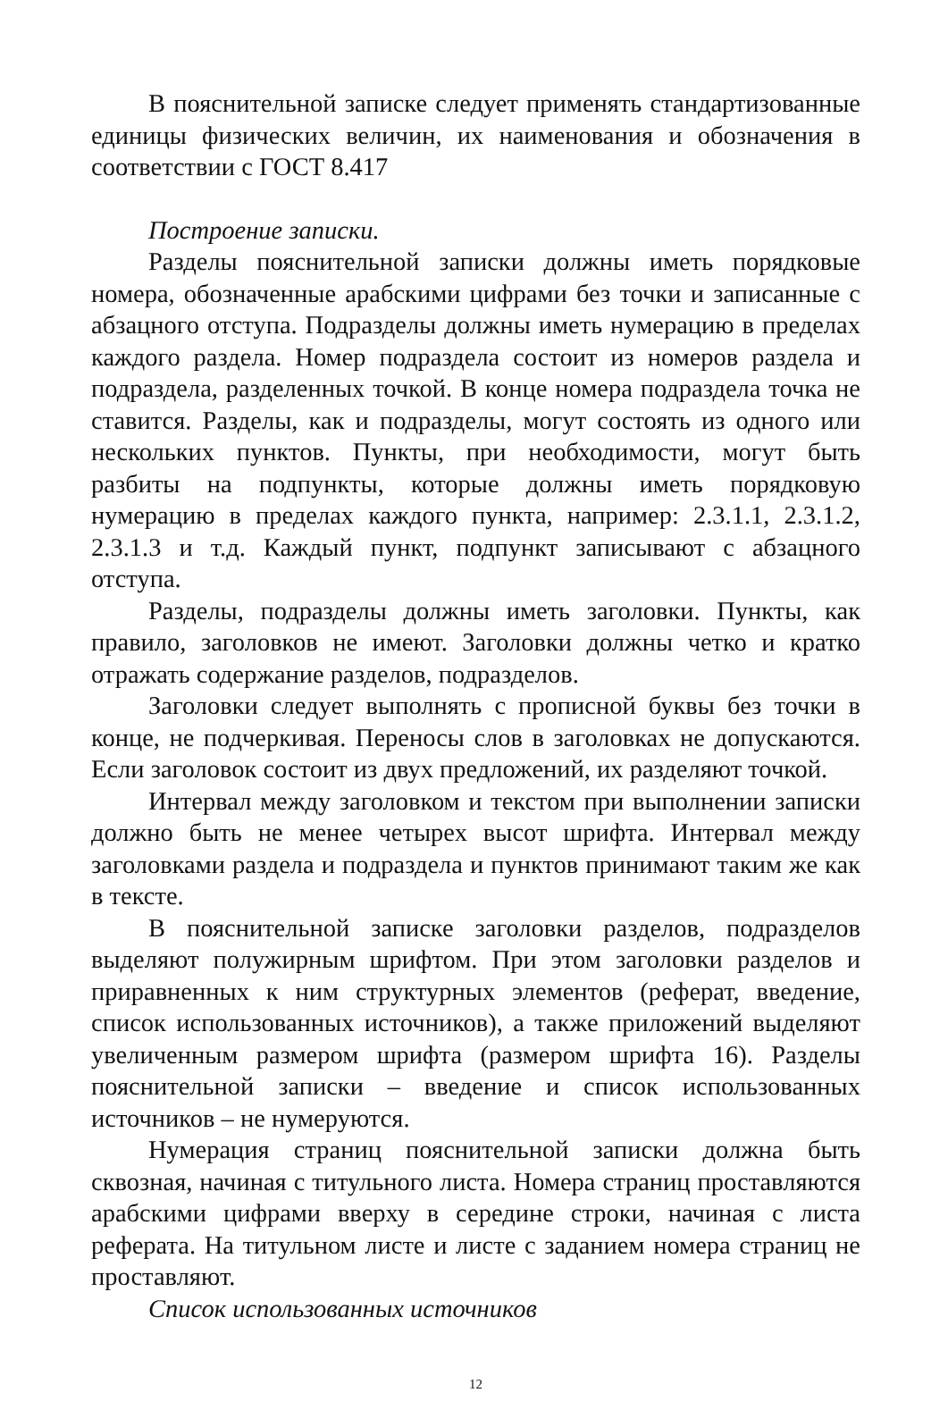В пояснительной записке следует применять стандартизованные единицы физических величин, их наименования и обозначения в соответствии с ГОСТ 8.417
Построение записки.
Разделы пояснительной записки должны иметь порядковые номера, обозначенные арабскими цифрами без точки и записанные с абзацного отступа. Подразделы должны иметь нумерацию в пределах каждого раздела. Номер подраздела состоит из номеров раздела и подраздела, разделенных точкой. В конце номера подраздела точка не ставится. Разделы, как и подразделы, могут состоять из одного или нескольких пунктов. Пункты, при необходимости, могут быть разбиты на подпункты, которые должны иметь порядковую нумерацию в пределах каждого пункта, например: 2.3.1.1, 2.3.1.2, 2.3.1.3 и т.д. Каждый пункт, подпункт записывают с абзацного отступа.
Разделы, подразделы должны иметь заголовки. Пункты, как правило, заголовков не имеют. Заголовки должны четко и кратко отражать содержание разделов, подразделов.
Заголовки следует выполнять с прописной буквы без точки в конце, не подчеркивая. Переносы слов в заголовках не допускаются. Если заголовок состоит из двух предложений, их разделяют точкой.
Интервал между заголовком и текстом при выполнении записки должно быть не менее четырех высот шрифта. Интервал между заголовками раздела и подраздела и пунктов принимают таким же как в тексте.
В пояснительной записке заголовки разделов, подразделов выделяют полужирным шрифтом. При этом заголовки разделов и приравненных к ним структурных элементов (реферат, введение, список использованных источников), а также приложений выделяют увеличенным размером шрифта (размером шрифта 16). Разделы пояснительной записки – введение и список использованных источников – не нумеруются.
Нумерация страниц пояснительной записки должна быть сквозная, начиная с титульного листа. Номера страниц проставляются арабскими цифрами вверху в середине строки, начиная с листа реферата. На титульном листе и листе с заданием номера страниц не проставляют.
Список использованных источников
12